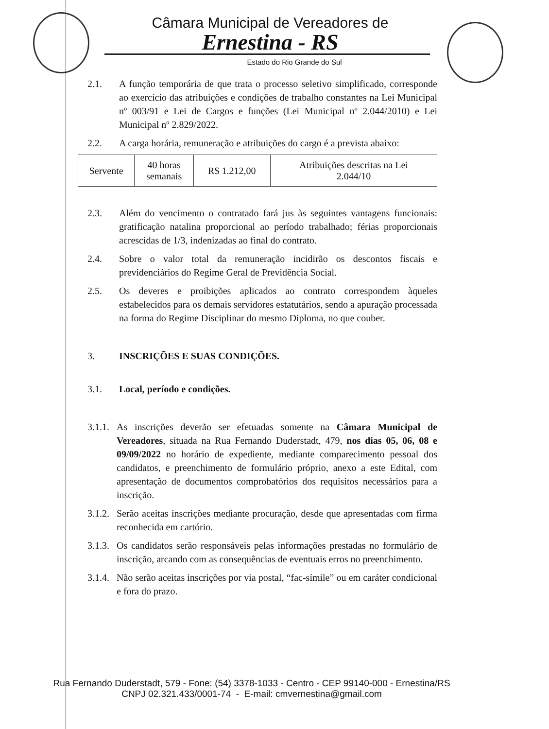Câmara Municipal de Vereadores de
Ernestina - RS
Estado do Rio Grande do Sul
2.1. A função temporária de que trata o processo seletivo simplificado, corresponde ao exercício das atribuições e condições de trabalho constantes na Lei Municipal nº 003/91 e Lei de Cargos e funções (Lei Municipal nº 2.044/2010) e Lei Municipal nº 2.829/2022.
2.2. A carga horária, remuneração e atribuições do cargo é a prevista abaixo:
| Servente | 40 horas semanais | R$ 1.212,00 | Atribuições descritas na Lei 2.044/10 |
2.3. Além do vencimento o contratado fará jus às seguintes vantagens funcionais: gratificação natalina proporcional ao período trabalhado; férias proporcionais acrescidas de 1/3, indenizadas ao final do contrato.
2.4. Sobre o valor total da remuneração incidirão os descontos fiscais e previdenciários do Regime Geral de Previdência Social.
2.5. Os deveres e proibições aplicados ao contrato correspondem àqueles estabelecidos para os demais servidores estatutários, sendo a apuração processada na forma do Regime Disciplinar do mesmo Diploma, no que couber.
3. INSCRIÇÕES E SUAS CONDIÇÕES.
3.1. Local, período e condições.
3.1.1.
As inscrições deverão ser efetuadas somente na Câmara Municipal de Vereadores, situada na Rua Fernando Duderstadt, 479, nos dias 05, 06, 08 e 09/09/2022 no horário de expediente, mediante comparecimento pessoal dos candidatos, e preenchimento de formulário próprio, anexo a este Edital, com apresentação de documentos comprobatórios dos requisitos necessários para a inscrição.
3.1.2.
Serão aceitas inscrições mediante procuração, desde que apresentadas com firma reconhecida em cartório.
3.1.3.
Os candidatos serão responsáveis pelas informações prestadas no formulário de inscrição, arcando com as consequências de eventuais erros no preenchimento.
3.1.4.
Não serão aceitas inscrições por via postal, “fac-símile” ou em caráter condicional e fora do prazo.
Rua Fernando Duderstadt, 579 - Fone: (54) 3378-1033 - Centro - CEP 99140-000 - Ernestina/RS
CNPJ 02.321.433/0001-74 - E-mail: cmvernestina@gmail.com